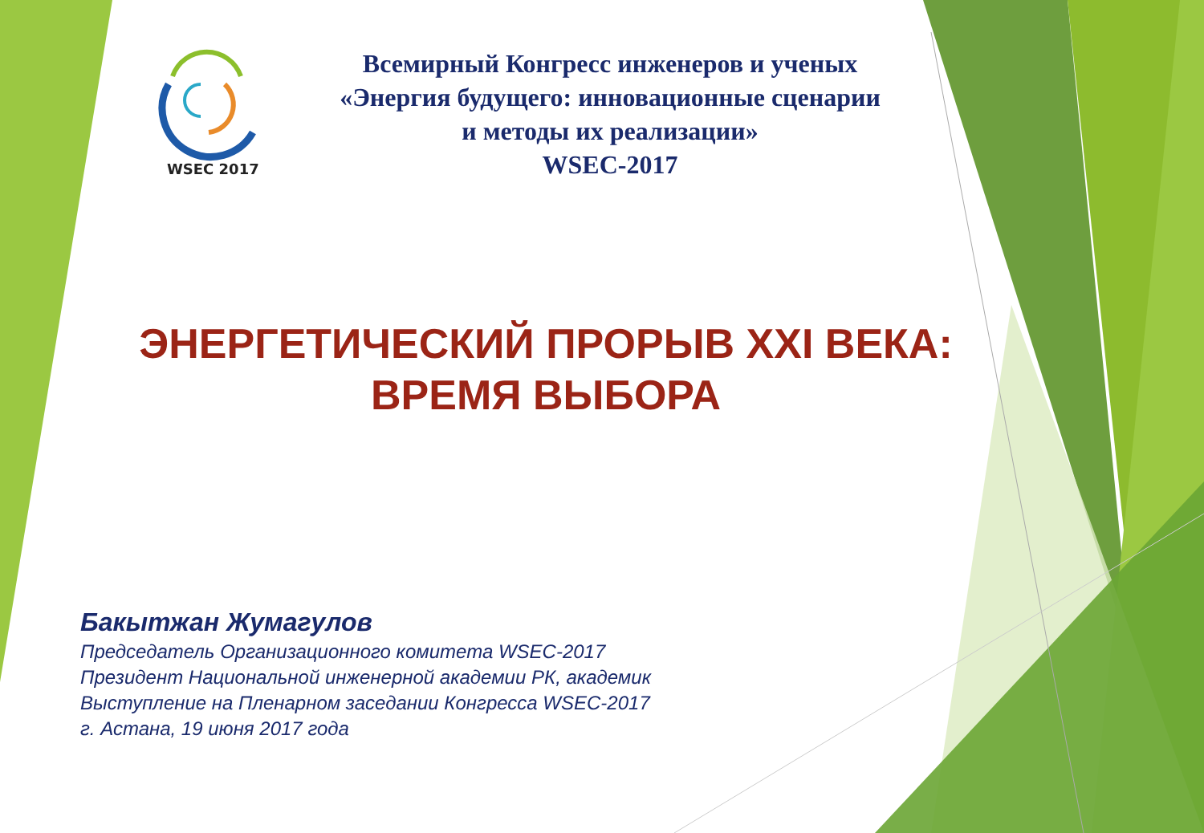WSEC 2017
Всемирный Конгресс инженеров и ученых
«Энергия будущего: инновационные сценарии
и методы их реализации»
WSEC-2017
ЭНЕРГЕТИЧЕСКИЙ ПРОРЫВ XXI ВЕКА:
ВРЕМЯ ВЫБОРА
Бакытжан Жумагулов
Председатель Организационного комитета WSEC-2017
Президент Национальной инженерной академии РК, академик
Выступление на Пленарном заседании Конгресса WSEC-2017
г. Астана, 19 июня 2017 года